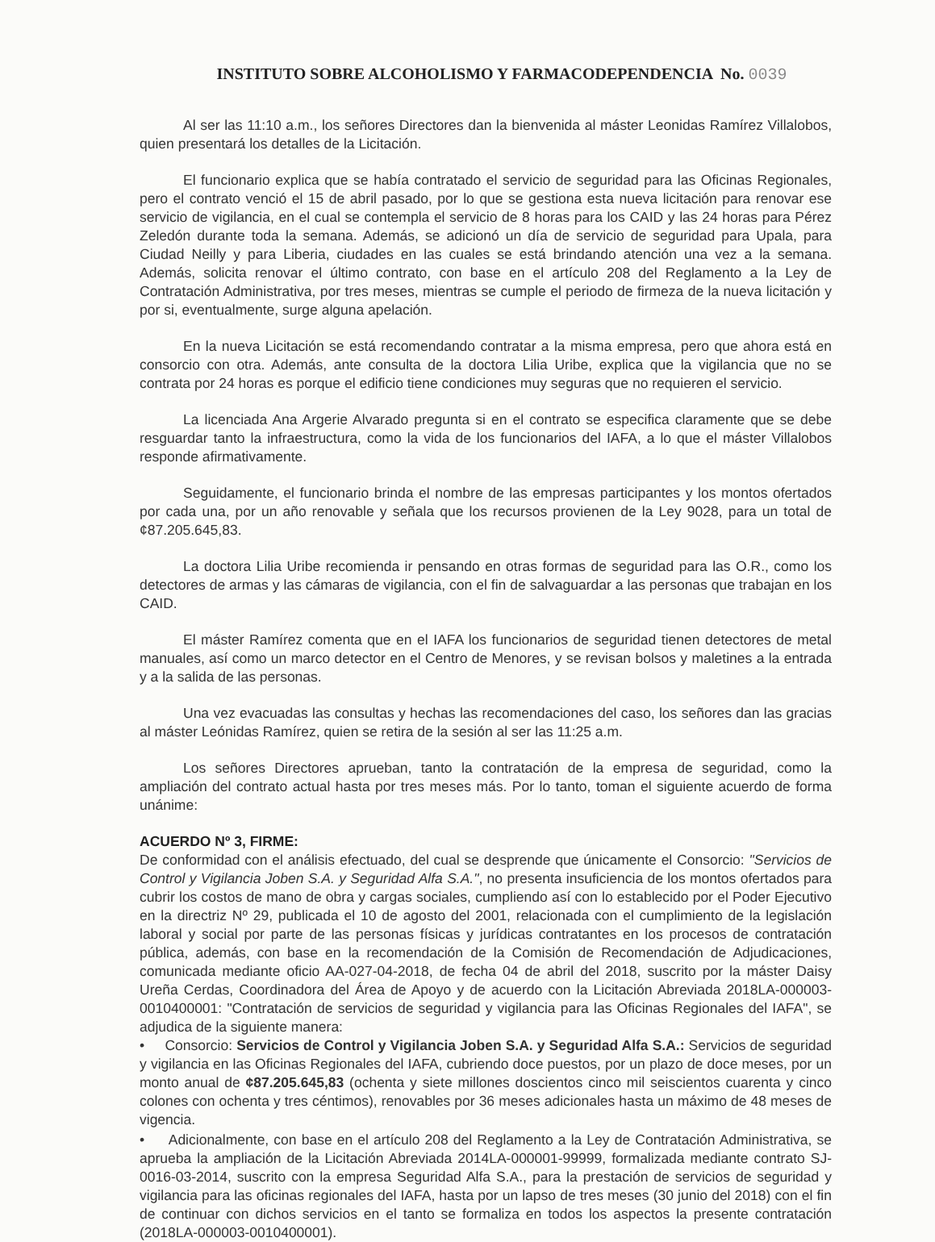INSTITUTO SOBRE ALCOHOLISMO Y FARMACODEPENDENCIA No. 0039
Al ser las 11:10 a.m., los señores Directores dan la bienvenida al máster Leonidas Ramírez Villalobos, quien presentará los detalles de la Licitación.
El funcionario explica que se había contratado el servicio de seguridad para las Oficinas Regionales, pero el contrato venció el 15 de abril pasado, por lo que se gestiona esta nueva licitación para renovar ese servicio de vigilancia, en el cual se contempla el servicio de 8 horas para los CAID y las 24 horas para Pérez Zeledón durante toda la semana. Además, se adicionó un día de servicio de seguridad para Upala, para Ciudad Neilly y para Liberia, ciudades en las cuales se está brindando atención una vez a la semana. Además, solicita renovar el último contrato, con base en el artículo 208 del Reglamento a la Ley de Contratación Administrativa, por tres meses, mientras se cumple el periodo de firmeza de la nueva licitación y por si, eventualmente, surge alguna apelación.
En la nueva Licitación se está recomendando contratar a la misma empresa, pero que ahora está en consorcio con otra. Además, ante consulta de la doctora Lilia Uribe, explica que la vigilancia que no se contrata por 24 horas es porque el edificio tiene condiciones muy seguras que no requieren el servicio.
La licenciada Ana Argerie Alvarado pregunta si en el contrato se especifica claramente que se debe resguardar tanto la infraestructura, como la vida de los funcionarios del IAFA, a lo que el máster Villalobos responde afirmativamente.
Seguidamente, el funcionario brinda el nombre de las empresas participantes y los montos ofertados por cada una, por un año renovable y señala que los recursos provienen de la Ley 9028, para un total de ¢87.205.645,83.
La doctora Lilia Uribe recomienda ir pensando en otras formas de seguridad para las O.R., como los detectores de armas y las cámaras de vigilancia, con el fin de salvaguardar a las personas que trabajan en los CAID.
El máster Ramírez comenta que en el IAFA los funcionarios de seguridad tienen detectores de metal manuales, así como un marco detector en el Centro de Menores, y se revisan bolsos y maletines a la entrada y a la salida de las personas.
Una vez evacuadas las consultas y hechas las recomendaciones del caso, los señores dan las gracias al máster Leónidas Ramírez, quien se retira de la sesión al ser las 11:25 a.m.
Los señores Directores aprueban, tanto la contratación de la empresa de seguridad, como la ampliación del contrato actual hasta por tres meses más. Por lo tanto, toman el siguiente acuerdo de forma unánime:
ACUERDO Nº 3, FIRME:
De conformidad con el análisis efectuado, del cual se desprende que únicamente el Consorcio: "Servicios de Control y Vigilancia Joben S.A. y Seguridad Alfa S.A.", no presenta insuficiencia de los montos ofertados para cubrir los costos de mano de obra y cargas sociales, cumpliendo así con lo establecido por el Poder Ejecutivo en la directriz Nº 29, publicada el 10 de agosto del 2001, relacionada con el cumplimiento de la legislación laboral y social por parte de las personas físicas y jurídicas contratantes en los procesos de contratación pública, además, con base en la recomendación de la Comisión de Recomendación de Adjudicaciones, comunicada mediante oficio AA-027-04-2018, de fecha 04 de abril del 2018, suscrito por la máster Daisy Ureña Cerdas, Coordinadora del Área de Apoyo y de acuerdo con la Licitación Abreviada 2018LA-000003-0010400001: "Contratación de servicios de seguridad y vigilancia para las Oficinas Regionales del IAFA", se adjudica de la siguiente manera:
• Consorcio: Servicios de Control y Vigilancia Joben S.A. y Seguridad Alfa S.A.: Servicios de seguridad y vigilancia en las Oficinas Regionales del IAFA, cubriendo doce puestos, por un plazo de doce meses, por un monto anual de ¢87.205.645,83 (ochenta y siete millones doscientos cinco mil seiscientos cuarenta y cinco colones con ochenta y tres céntimos), renovables por 36 meses adicionales hasta un máximo de 48 meses de vigencia.
• Adicionalmente, con base en el artículo 208 del Reglamento a la Ley de Contratación Administrativa, se aprueba la ampliación de la Licitación Abreviada 2014LA-000001-99999, formalizada mediante contrato SJ-0016-03-2014, suscrito con la empresa Seguridad Alfa S.A., para la prestación de servicios de seguridad y vigilancia para las oficinas regionales del IAFA, hasta por un lapso de tres meses (30 junio del 2018) con el fin de continuar con dichos servicios en el tanto se formaliza en todos los aspectos la presente contratación (2018LA-000003-0010400001).